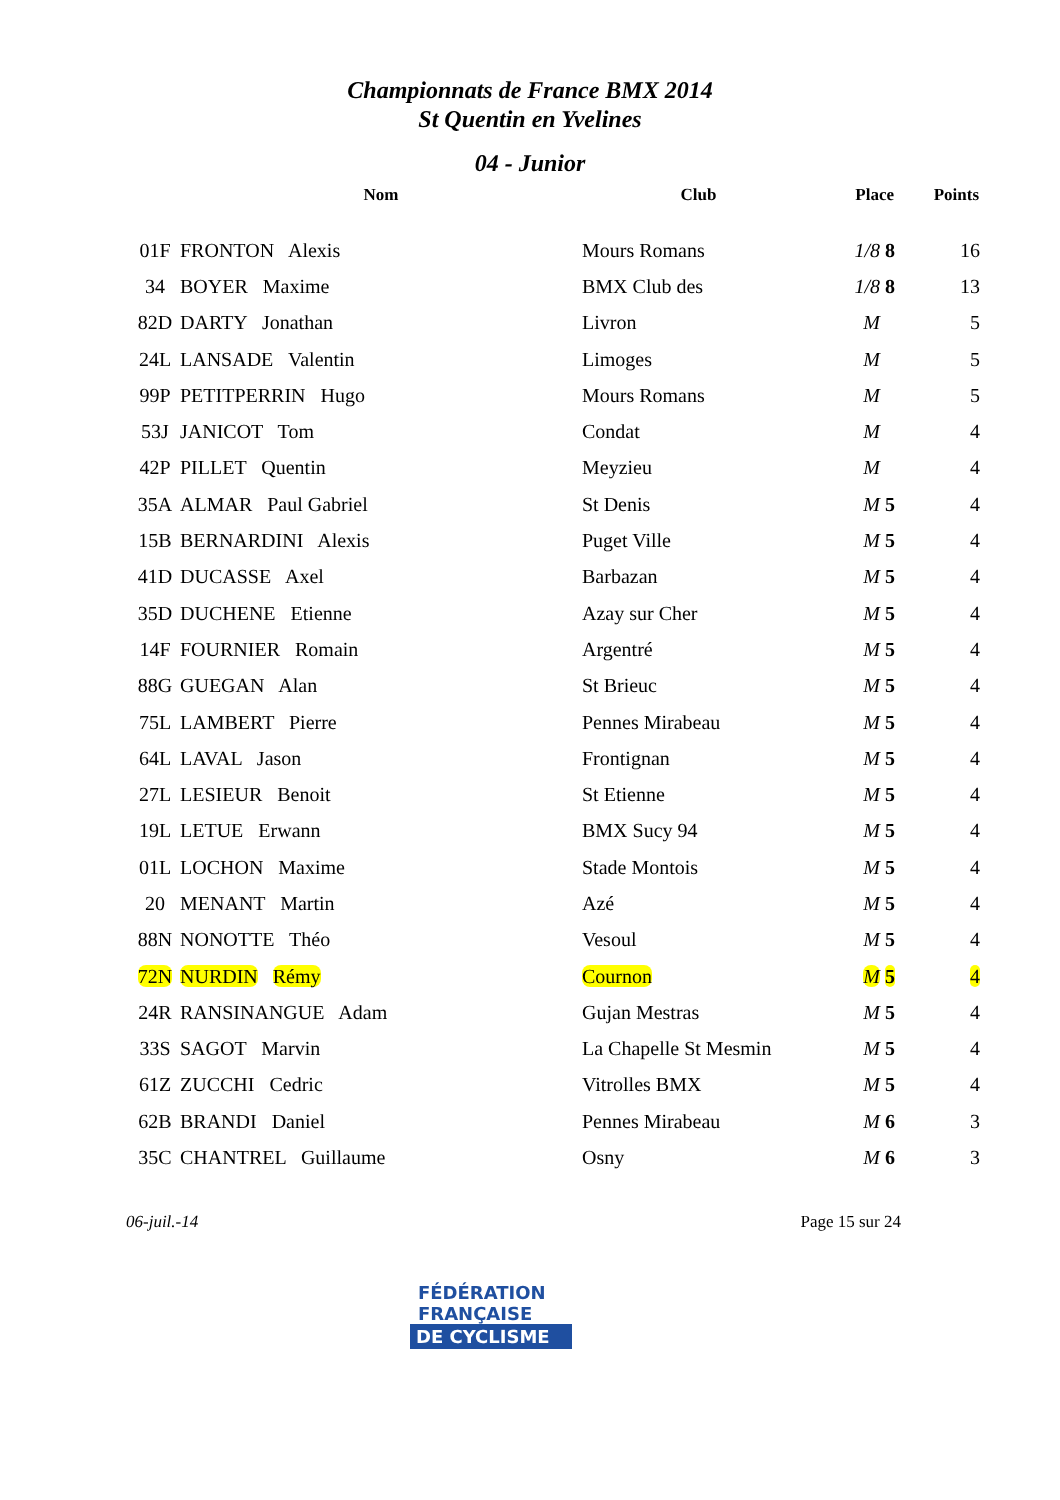Championnats de France BMX 2014
St Quentin en Yvelines
04 - Junior
| | Nom | Club | Place | Points |
| --- | --- | --- | --- | --- |
| 01F | FRONTON Alexis | Mours Romans | 1/8 8 | 16 |
| 34 | BOYER Maxime | BMX Club des | 1/8 8 | 13 |
| 82D | DARTY Jonathan | Livron | M | 5 |
| 24L | LANSADE Valentin | Limoges | M | 5 |
| 99P | PETITPERRIN Hugo | Mours Romans | M | 5 |
| 53J | JANICOT Tom | Condat | M | 4 |
| 42P | PILLET Quentin | Meyzieu | M | 4 |
| 35A | ALMAR Paul Gabriel | St Denis | M 5 | 4 |
| 15B | BERNARDINI Alexis | Puget Ville | M 5 | 4 |
| 41D | DUCASSE Axel | Barbazan | M 5 | 4 |
| 35D | DUCHENE Etienne | Azay sur Cher | M 5 | 4 |
| 14F | FOURNIER Romain | Argentré | M 5 | 4 |
| 88G | GUEGAN Alan | St Brieuc | M 5 | 4 |
| 75L | LAMBERT Pierre | Pennes Mirabeau | M 5 | 4 |
| 64L | LAVAL Jason | Frontignan | M 5 | 4 |
| 27L | LESIEUR Benoit | St Etienne | M 5 | 4 |
| 19L | LETUE Erwann | BMX Sucy 94 | M 5 | 4 |
| 01L | LOCHON Maxime | Stade Montois | M 5 | 4 |
| 20 | MENANT Martin | Azé | M 5 | 4 |
| 88N | NONOTTE Théo | Vesoul | M 5 | 4 |
| 72N | NURDIN Rémy | Cournon | M 5 | 4 |
| 24R | RANSINANGUE Adam | Gujan Mestras | M 5 | 4 |
| 33S | SAGOT Marvin | La Chapelle St Mesmin | M 5 | 4 |
| 61Z | ZUCCHI Cedric | Vitrolles BMX | M 5 | 4 |
| 62B | BRANDI Daniel | Pennes Mirabeau | M 6 | 3 |
| 35C | CHANTREL Guillaume | Osny | M 6 | 3 |
06-juil.-14 Page 15 sur 24
FÉDÉRATION
FRANÇAISE
DE CYCLISME